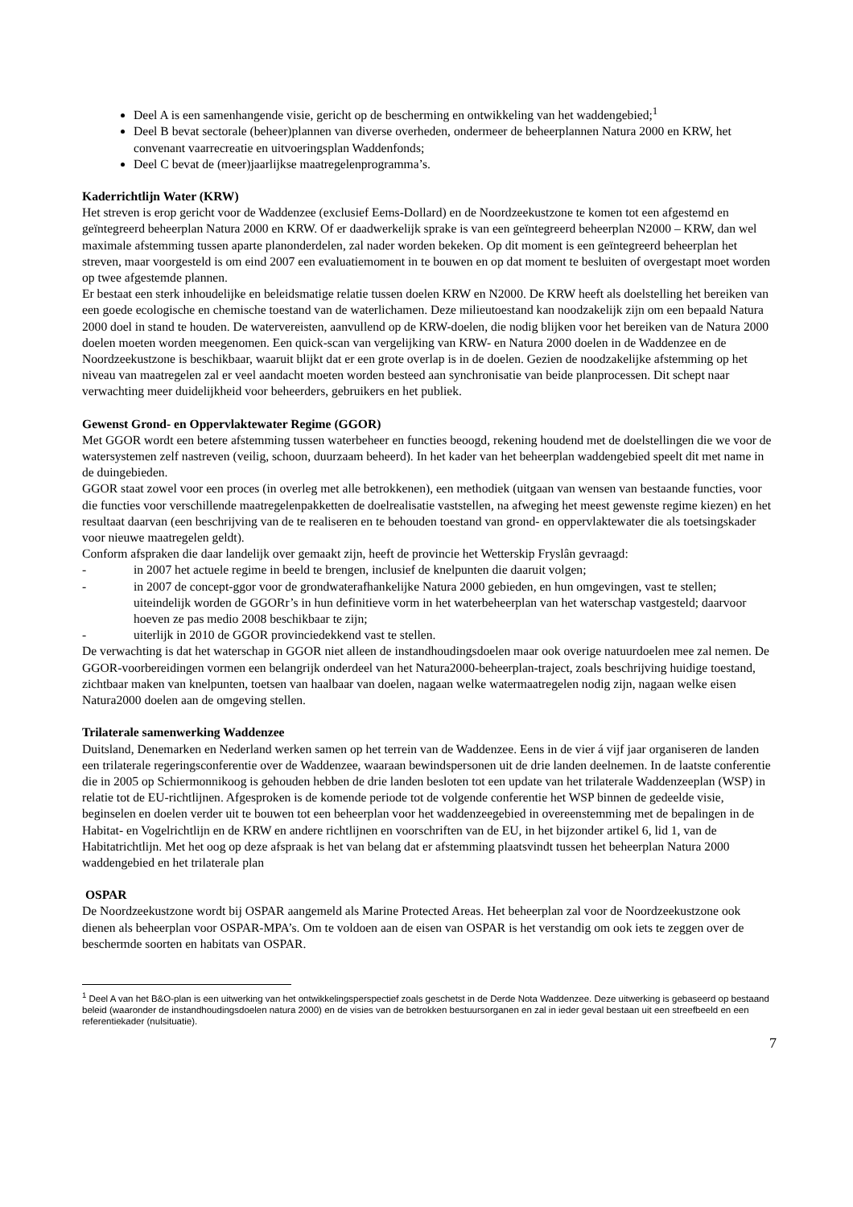Deel A is een samenhangende visie, gericht op de bescherming en ontwikkeling van het waddengebied;<sup>1</sup>
Deel B bevat sectorale (beheer)plannen van diverse overheden, ondermeer de beheerplannen Natura 2000 en KRW, het convenant vaarrecreatie en uitvoeringsplan Waddenfonds;
Deel C bevat de (meer)jaarlijkse maatregelenprogramma’s.
Kaderrichtlijn Water (KRW)
Het streven is erop gericht voor de Waddenzee (exclusief Eems-Dollard) en de Noordzeekustzone te komen tot een afgestemd en geïntegreerd beheerplan Natura 2000 en KRW. Of er daadwerkelijk sprake is van een geïntegreerd beheerplan N2000 – KRW, dan wel maximale afstemming tussen aparte planonderdelen, zal nader worden bekeken. Op dit moment is een geïntegreerd beheerplan het streven, maar voorgesteld is om eind 2007 een evaluatiemoment in te bouwen en op dat moment te besluiten of overgestapt moet worden op twee afgestemde plannen.
Er bestaat een sterk inhoudelijke en beleidsmatige relatie tussen doelen KRW en N2000. De KRW heeft als doelstelling het bereiken van een goede ecologische en chemische toestand van de waterlichamen. Deze milieutoestand kan noodzakelijk zijn om een bepaald Natura 2000 doel in stand te houden. De watervereisten, aanvullend op de KRW-doelen, die nodig blijken voor het bereiken van de Natura 2000 doelen moeten worden meegenomen. Een quick-scan van vergelijking van KRW- en Natura 2000 doelen in de Waddenzee en de Noordzeekustzone is beschikbaar, waaruit blijkt dat er een grote overlap is in de doelen. Gezien de noodzakelijke afstemming op het niveau van maatregelen zal er veel aandacht moeten worden besteed aan synchronisatie van beide planprocessen. Dit schept naar verwachting meer duidelijkheid voor beheerders, gebruikers en het publiek.
Gewenst Grond- en Oppervlaktewater Regime (GGOR)
Met GGOR wordt een betere afstemming tussen waterbeheer en functies beoogd, rekening houdend met de doelstellingen die we voor de watersystemen zelf nastreven (veilig, schoon, duurzaam beheerd). In het kader van het beheerplan waddengebied speelt dit met name in de duingebieden.
GGOR staat zowel voor een proces (in overleg met alle betrokkenen), een methodiek (uitgaan van wensen van bestaande functies, voor die functies voor verschillende maatregelenpakketten de doelrealisatie vaststellen, na afweging het meest gewenste regime kiezen) en het resultaat daarvan (een beschrijving van de te realiseren en te behouden toestand van grond- en oppervlaktewater die als toetsingskader voor nieuwe maatregelen geldt).
Conform afspraken die daar landelijk over gemaakt zijn, heeft de provincie het Wetterskip Fryslân gevraagd:
- in 2007 het actuele regime in beeld te brengen, inclusief de knelpunten die daaruit volgen;
- in 2007 de concept-ggor voor de grondwaterafhankelijke Natura 2000 gebieden, en hun omgevingen, vast te stellen; uiteindelijk worden de GGORr’s in hun definitieve vorm in het waterbeheerplan van het waterschap vastgesteld; daarvoor hoeven ze pas medio 2008 beschikbaar te zijn;
- uiterlijk in 2010 de GGOR provinciedekkend vast te stellen.
De verwachting is dat het waterschap in GGOR niet alleen de instandhoudingsdoelen maar ook overige natuurdoelen mee zal nemen. De GGOR-voorbereidingen vormen een belangrijk onderdeel van het Natura2000-beheerplan-traject, zoals beschrijving huidige toestand, zichtbaar maken van knelpunten, toetsen van haalbaar van doelen, nagaan welke watermaatregelen nodig zijn, nagaan welke eisen Natura2000 doelen aan de omgeving stellen.
Trilaterale samenwerking Waddenzee
Duitsland, Denemarken en Nederland werken samen op het terrein van de Waddenzee. Eens in de vier á vijf jaar organiseren de landen een trilaterale regeringsconferentie over de Waddenzee, waaraan bewindspersonen uit de drie landen deelnemen. In de laatste conferentie die in 2005 op Schiermonnikoog is gehouden hebben de drie landen besloten tot een update van het trilaterale Waddenzeeplan (WSP) in relatie tot de EU-richtlijnen. Afgesproken is de komende periode tot de volgende conferentie het WSP binnen de gedeelde visie, beginselen en doelen verder uit te bouwen tot een beheerplan voor het waddenzeegebied in overeenstemming met de bepalingen in de Habitat- en Vogelrichtlijn en de KRW en andere richtlijnen en voorschriften van de EU, in het bijzonder artikel 6, lid 1, van de Habitatrichtlijn. Met het oog op deze afspraak is het van belang dat er afstemming plaatsvindt tussen het beheerplan Natura 2000 waddengebied en het trilaterale plan
OSPAR
De Noordzeekustzone wordt bij OSPAR aangemeld als Marine Protected Areas. Het beheerplan zal voor de Noordzeekustzone ook dienen als beheerplan voor OSPAR-MPA’s. Om te voldoen aan de eisen van OSPAR is het verstandig om ook iets te zeggen over de beschermde soorten en habitats van OSPAR.
<sup>1</sup> Deel A van het B&O-plan is een uitwerking van het ontwikkelingsperspectief zoals geschetst in de Derde Nota Waddenzee. Deze uitwerking is gebaseerd op bestaand beleid (waaronder de instandhoudingsdoelen natura 2000) en de visies van de betrokken bestuursorganen en zal in ieder geval bestaan uit een streefbeeld en een referentiekader (nulsituatie).
7